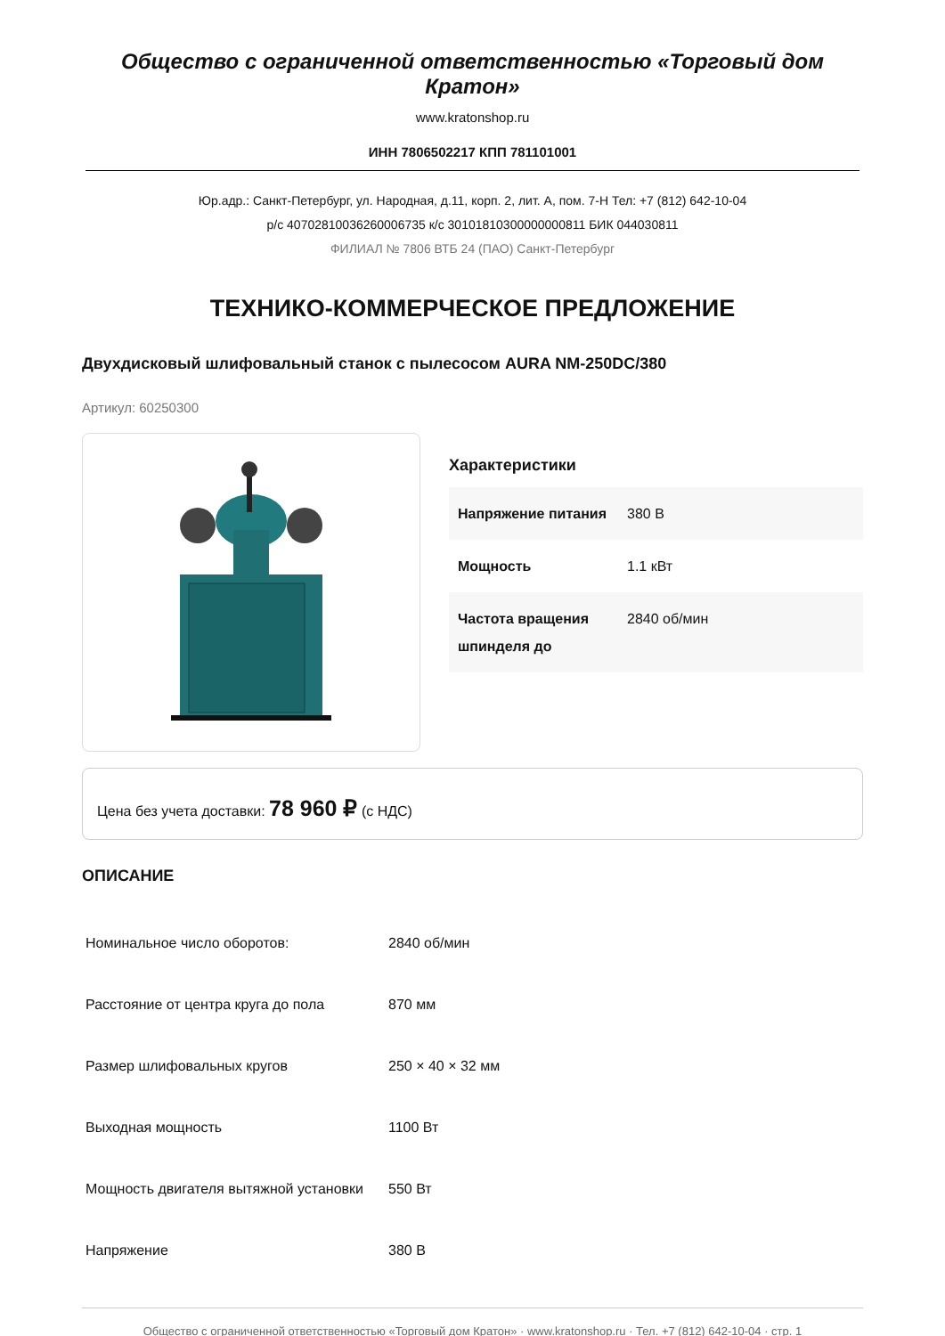Общество с ограниченной ответственностью «Торговый дом Кратон»
www.kratonshop.ru
ИНН 7806502217 КПП 781101001
Юр.адр.: Санкт-Петербург, ул. Народная, д.11, корп. 2, лит. А, пом. 7-Н Тел: +7 (812) 642-10-04
р/с 40702810036260006735 к/с 30101810300000000811 БИК 044030811
ФИЛИАЛ № 7806 ВТБ 24 (ПАО) Санкт-Петербург
ТЕХНИКО-КОММЕРЧЕСКОЕ ПРЕДЛОЖЕНИЕ
Двухдисковый шлифовальный станок с пылесосом AURA NM-250DC/380
Артикул: 60250300
Характеристики
| Напряжение питания | 380 В |
| Мощность | 1.1 кВт |
| Частота вращения шпинделя до | 2840 об/мин |
Цена без учета доставки: 78 960 ₽ (с НДС)
ОПИСАНИЕ
| Номинальное число оборотов: | 2840 об/мин |
| Расстояние от центра круга до пола | 870 мм |
| Размер шлифовальных кругов | 250 × 40 × 32 мм |
| Выходная мощность | 1100 Вт |
| Мощность двигателя вытяжной установки | 550 Вт |
| Напряжение | 380 В |
Общество с ограниченной ответственностью «Торговый дом Кратон» · www.kratonshop.ru · Тел. +7 (812) 642-10-04 · стр. 1